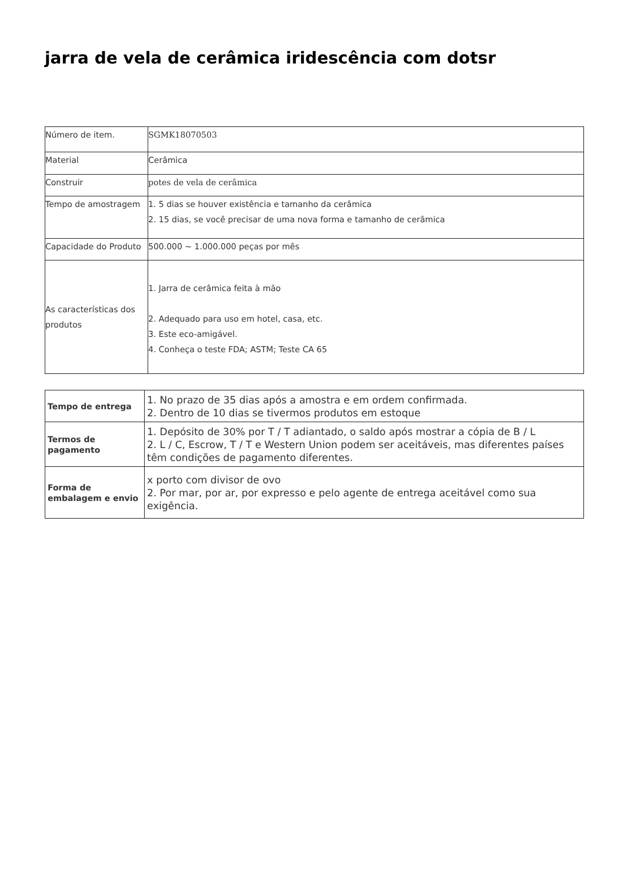jarra de vela de cerâmica iridescência com dotsr
| Número de item. | SGMK18070503 |
| Material | Cerâmica |
| Construir | potes de vela de cerâmica |
| Tempo de amostragem | 1. 5 dias se houver existência e tamanho da cerâmica 2. 15 dias, se você precisar de uma nova forma e tamanho de cerâmica |
| Capacidade do Produto | 500.000 ~ 1.000.000 peças por mês |
| As características dos produtos | 1. Jarra de cerâmica feita à mão 2. Adequado para uso em hotel, casa, etc. 3. Este eco-amigável. 4. Conheça o teste FDA; ASTM; Teste CA 65 |
| Tempo de entrega | 1. No prazo de 35 dias após a amostra e em ordem confirmada. 2. Dentro de 10 dias se tivermos produtos em estoque |
| Termos de pagamento | 1. Depósito de 30% por T / T adiantado, o saldo após mostrar a cópia de B / L 2. L / C, Escrow, T / T e Western Union podem ser aceitáveis, mas diferentes países têm condições de pagamento diferentes. |
| Forma de embalagem e envio | x porto com divisor de ovo 2. Por mar, por ar, por expresso e pelo agente de entrega aceitável como sua exigência. |